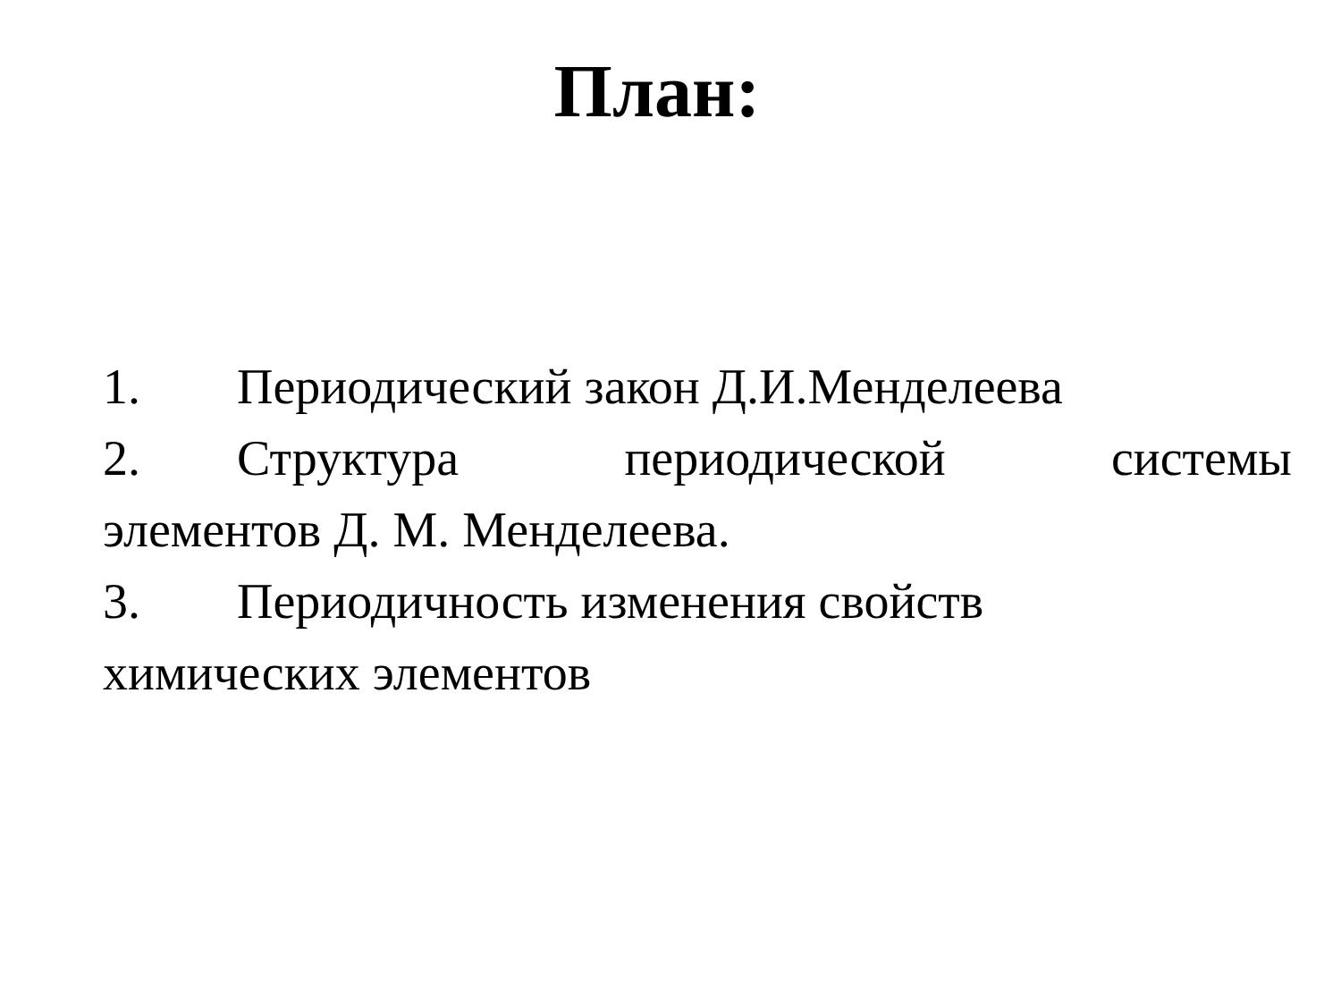План:
1. Периодический закон Д.И.Менделеева
2. Структура периодической системы
элементов Д. М. Менделеева.
3. Периодичность изменения свойств
химических элементов